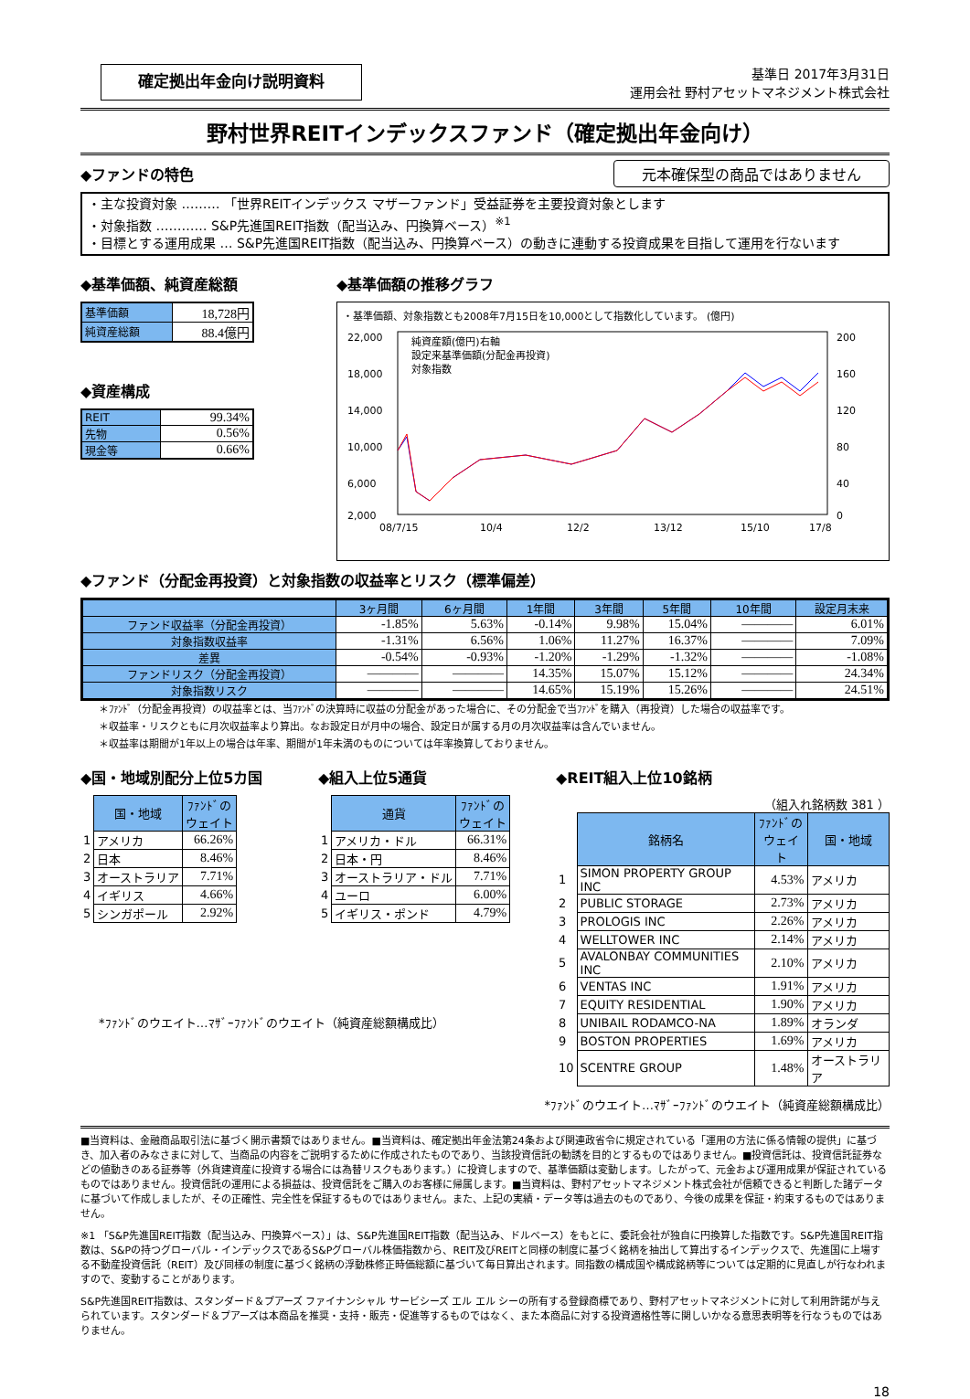確定拠出年金向け説明資料
基準日 2017年3月31日
運用会社 野村アセットマネジメント株式会社
野村世界REITインデックスファンド（確定拠出年金向け）
◆ファンドの特色
元本確保型の商品ではありません
・主な投資対象 ……… 「世界REITインデックス マザーファンド」受益証券を主要投資対象とします
・対象指数 ………… S&P先進国REIT指数（配当込み、円換算ベース）<sup>※1</sup>
・目標とする運用成果 … S&P先進国REIT指数（配当込み、円換算ベース）の動きに連動する投資成果を目指して運用を行ないます
◆基準価額、純資産総額
| 基準価額 | 18,728円 |
| 純資産総額 | 88.4億円 |
◆資産構成
| REIT | 99.34% |
| 先物 | 0.56% |
| 現金等 | 0.66% |
◆基準価額の推移グラフ
・基準価額、対象指数とも2008年7月15日を10,000として指数化しています。 (億円)
22,000
18,000
14,000
10,000
6,000
2,000
200
160
120
80
40
0
08/7/15
10/4
12/2
13/12
15/10
17/8
純資産額(億円)右軸
設定来基準価額(分配金再投資)
対象指数
◆ファンド（分配金再投資）と対象指数の収益率とリスク（標準偏差）
| | 3ヶ月間 | 6ヶ月間 | 1年間 | 3年間 | 5年間 | 10年間 | 設定月末来 |
| --- | --- | --- | --- | --- | --- | --- | --- |
| ファンド収益率（分配金再投資） | -1.85% | 5.63% | -0.14% | 9.98% | 15.04% | ―――― | 6.01% |
| 対象指数収益率 | -1.31% | 6.56% | 1.06% | 11.27% | 16.37% | ―――― | 7.09% |
| 差異 | -0.54% | -0.93% | -1.20% | -1.29% | -1.32% | ―――― | -1.08% |
| ファンドリスク（分配金再投資） | ―――― | ―――― | 14.35% | 15.07% | 15.12% | ―――― | 24.34% |
| 対象指数リスク | ―――― | ―――― | 14.65% | 15.19% | 15.26% | ―――― | 24.51% |
＊ﾌｧﾝﾄﾞ（分配金再投資）の収益率とは、当ﾌｧﾝﾄﾞの決算時に収益の分配金があった場合に、その分配金で当ﾌｧﾝﾄﾞを購入（再投資）した場合の収益率です。
＊収益率・リスクともに月次収益率より算出。なお設定日が月中の場合、設定日が属する月の月次収益率は含んでいません。
＊収益率は期間が1年以上の場合は年率、期間が1年未満のものについては年率換算しておりません。
◆国・地域別配分上位5カ国
| | 国・地域 | ﾌｧﾝﾄﾞの ウェイト |
| --- | --- | --- |
| 1 | アメリカ | 66.26% |
| 2 | 日本 | 8.46% |
| 3 | オーストラリア | 7.71% |
| 4 | イギリス | 4.66% |
| 5 | シンガポール | 2.92% |
◆組入上位5通貨
| | 通貨 | ﾌｧﾝﾄﾞの ウェイト |
| --- | --- | --- |
| 1 | アメリカ・ドル | 66.31% |
| 2 | 日本・円 | 8.46% |
| 3 | オーストラリア・ドル | 7.71% |
| 4 | ユーロ | 6.00% |
| 5 | イギリス・ポンド | 4.79% |
◆REIT組入上位10銘柄
（組入れ銘柄数 381 ）
| | 銘柄名 | ﾌｧﾝﾄﾞの ウェイト | 国・地域 |
| --- | --- | --- | --- |
| 1 | SIMON PROPERTY GROUP INC | 4.53% | アメリカ |
| 2 | PUBLIC STORAGE | 2.73% | アメリカ |
| 3 | PROLOGIS INC | 2.26% | アメリカ |
| 4 | WELLTOWER INC | 2.14% | アメリカ |
| 5 | AVALONBAY COMMUNITIES INC | 2.10% | アメリカ |
| 6 | VENTAS INC | 1.91% | アメリカ |
| 7 | EQUITY RESIDENTIAL | 1.90% | アメリカ |
| 8 | UNIBAIL RODAMCO-NA | 1.89% | オランダ |
| 9 | BOSTON PROPERTIES | 1.69% | アメリカ |
| 10 | SCENTRE GROUP | 1.48% | オーストラリア |
*ﾌｧﾝﾄﾞのウエイト…ﾏｻﾞｰﾌｧﾝﾄﾞのウエイト（純資産総額構成比）
*ﾌｧﾝﾄﾞのウエイト…ﾏｻﾞｰﾌｧﾝﾄﾞのウエイト（純資産総額構成比）
■当資料は、金融商品取引法に基づく開示書類ではありません。■当資料は、確定拠出年金法第24条および関連政省令に規定されている「運用の方法に係る情報の提供」に基づき、加入者のみなさまに対して、当商品の内容をご説明するために作成されたものであり、当該投資信託の勧誘を目的とするものではありません。■投資信託は、投資信託証券などの値動きのある証券等（外貨建資産に投資する場合には為替リスクもあります。）に投資しますので、基準価額は変動します。したがって、元金および運用成果が保証されているものではありません。投資信託の運用による損益は、投資信託をご購入のお客様に帰属します。■当資料は、野村アセットマネジメント株式会社が信頼できると判断した諸データに基づいて作成しましたが、その正確性、完全性を保証するものではありません。また、上記の実績・データ等は過去のものであり、今後の成果を保証・約束するものではありません。
※1 「S&P先進国REIT指数（配当込み、円換算ベース）」は、S&P先進国REIT指数（配当込み、ドルベース）をもとに、委託会社が独自に円換算した指数です。S&P先進国REIT指数は、S&Pの持つグローバル・インデックスであるS&Pグローバル株価指数から、REIT及びREITと同様の制度に基づく銘柄を抽出して算出するインデックスで、先進国に上場する不動産投資信託（REIT）及び同様の制度に基づく銘柄の浮動株修正時価総額に基づいて毎日算出されます。同指数の構成国や構成銘柄等については定期的に見直しが行なわれますので、変動することがあります。
S&P先進国REIT指数は、スタンダード＆プアーズ ファイナンシャル サービシーズ エル エル シーの所有する登録商標であり、野村アセットマネジメントに対して利用許諾が与えられています。スタンダード＆プアーズは本商品を推奨・支持・販売・促進等するものではなく、また本商品に対する投資適格性等に関しいかなる意思表明等を行なうものではありません。
18